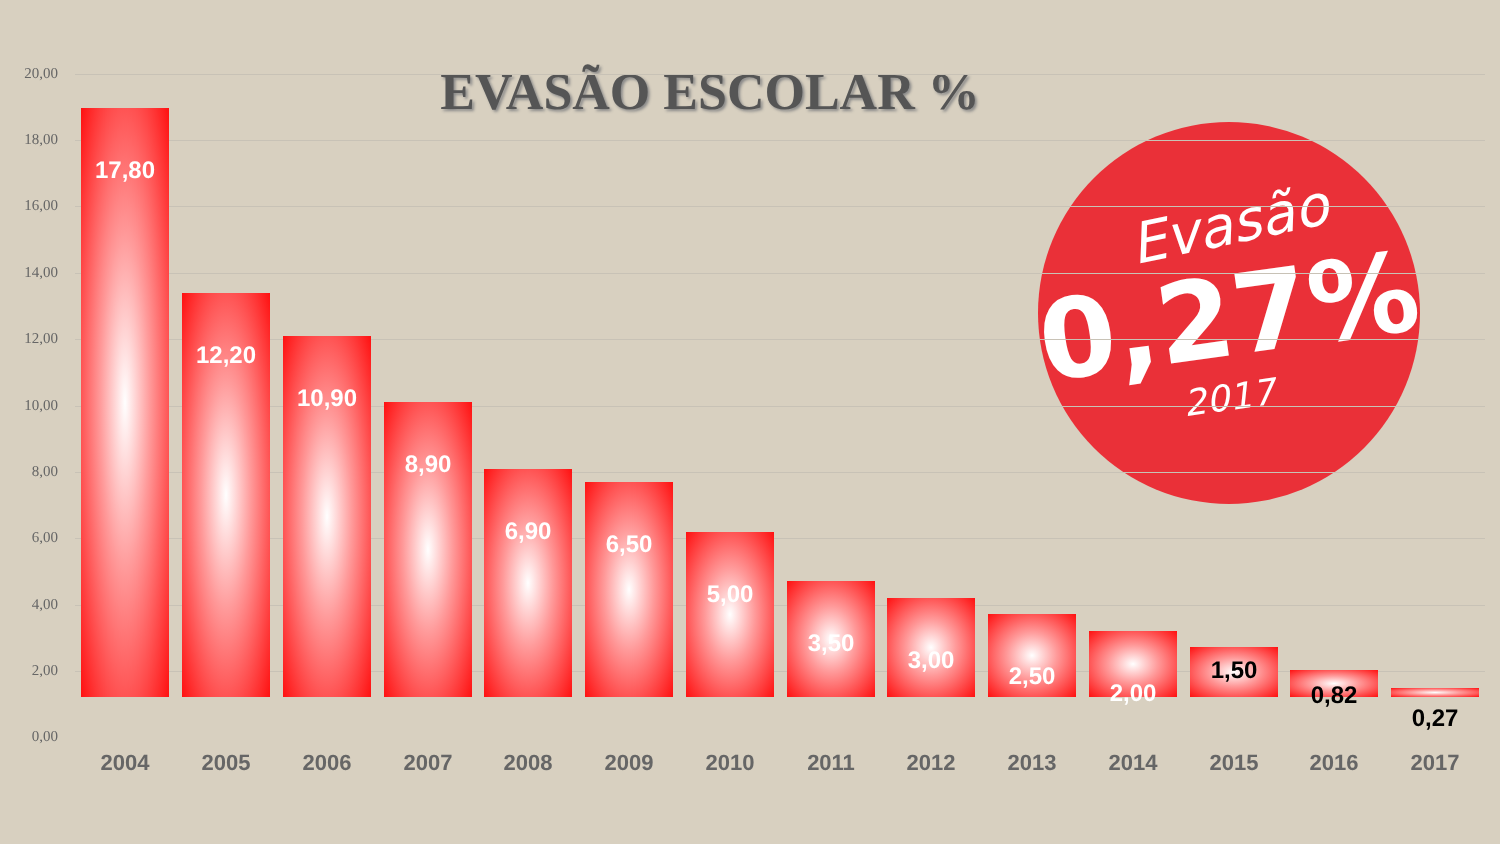EVASÃO ESCOLAR %
Evasão
0,27%
2017
20,00
18,00
16,00
14,00
12,00
10,00
8,00
6,00
4,00
2,00
0,00
17,80
2004
12,20
2005
10,90
2006
8,90
2007
6,90
2008
6,50
2009
5,00
2010
3,50
2011
3,00
2012
2,50
2013
2,00
2014
1,50
2015
0,82
2016
0,27
2017